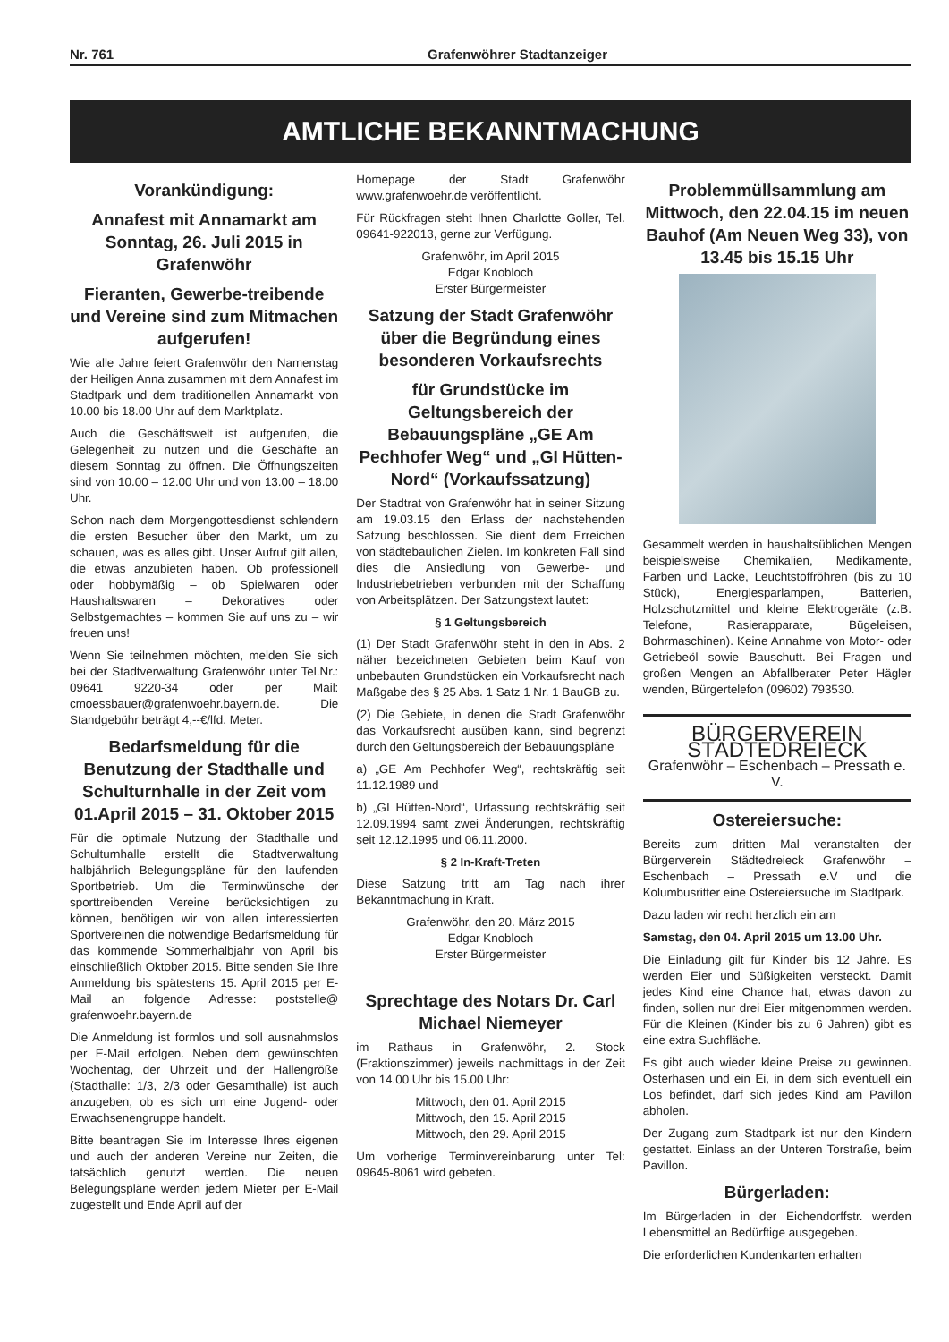Nr. 761 Grafenwöhrer Stadtanzeiger
AMTLICHE BEKANNTMACHUNG
Vorankündigung:
Annafest mit Annamarkt am Sonntag, 26. Juli 2015 in Grafenwöhr
Fieranten, Gewerbe-treibende und Vereine sind zum Mitmachen aufgerufen!
Wie alle Jahre feiert Grafenwöhr den Namenstag der Heiligen Anna zusammen mit dem Annafest im Stadtpark und dem traditionellen Annamarkt von 10.00 bis 18.00 Uhr auf dem Marktplatz.
Auch die Geschäftswelt ist aufgerufen, die Gelegenheit zu nutzen und die Geschäfte an diesem Sonntag zu öffnen. Die Öffnungszeiten sind von 10.00 – 12.00 Uhr und von 13.00 – 18.00 Uhr.
Schon nach dem Morgengottesdienst schlendern die ersten Besucher über den Markt, um zu schauen, was es alles gibt. Unser Aufruf gilt allen, die etwas anzubieten haben. Ob professionell oder hobbymäßig – ob Spielwaren oder Haushaltswaren – Dekoratives oder Selbstgemachtes – kommen Sie auf uns zu – wir freuen uns!
Wenn Sie teilnehmen möchten, melden Sie sich bei der Stadtverwaltung Grafenwöhr unter Tel.Nr.: 09641 9220-34 oder per Mail: cmoessbauer@grafenwoehr.bayern.de. Die Standgebühr beträgt 4,--€/lfd. Meter.
Bedarfsmeldung für die Benutzung der Stadthalle und Schulturnhalle in der Zeit vom 01.April 2015 – 31. Oktober 2015
Für die optimale Nutzung der Stadthalle und Schulturnhalle erstellt die Stadtverwaltung halbjährlich Belegungspläne für den laufenden Sportbetrieb. Um die Terminwünsche der sporttreibenden Vereine berücksichtigen zu können, benötigen wir von allen interessierten Sportvereinen die notwendige Bedarfsmeldung für das kommende Sommerhalbjahr von April bis einschließlich Oktober 2015. Bitte senden Sie Ihre Anmeldung bis spätestens 15. April 2015 per E-Mail an folgende Adresse: poststelle@ grafenwoehr.bayern.de
Die Anmeldung ist formlos und soll ausnahmslos per E-Mail erfolgen. Neben dem gewünschten Wochentag, der Uhrzeit und der Hallengröße (Stadthalle: 1/3, 2/3 oder Gesamthalle) ist auch anzugeben, ob es sich um eine Jugend- oder Erwachsenengruppe handelt.
Bitte beantragen Sie im Interesse Ihres eigenen und auch der anderen Vereine nur Zeiten, die tatsächlich genutzt werden. Die neuen Belegungspläne werden jedem Mieter per E-Mail zugestellt und Ende April auf der
Homepage der Stadt Grafenwöhr www.grafenwoehr.de veröffentlicht.
Für Rückfragen steht Ihnen Charlotte Goller, Tel. 09641-922013, gerne zur Verfügung.
Grafenwöhr, im April 2015
Edgar Knobloch
Erster Bürgermeister
Satzung der Stadt Grafenwöhr über die Begründung eines besonderen Vorkaufsrechts
für Grundstücke im Geltungsbereich der Bebauungspläne „GE Am Pechhofer Weg“ und „GI Hütten-Nord“ (Vorkaufssatzung)
Der Stadtrat von Grafenwöhr hat in seiner Sitzung am 19.03.15 den Erlass der nachstehenden Satzung beschlossen. Sie dient dem Erreichen von städtebaulichen Zielen. Im konkreten Fall sind dies die Ansiedlung von Gewerbe- und Industriebetrieben verbunden mit der Schaffung von Arbeitsplätzen. Der Satzungstext lautet:
§ 1 Geltungsbereich
(1) Der Stadt Grafenwöhr steht in den in Abs. 2 näher bezeichneten Gebieten beim Kauf von unbebauten Grundstücken ein Vorkaufsrecht nach Maßgabe des § 25 Abs. 1 Satz 1 Nr. 1 BauGB zu.
(2) Die Gebiete, in denen die Stadt Grafenwöhr das Vorkaufsrecht ausüben kann, sind begrenzt durch den Geltungsbereich der Bebauungspläne
a) „GE Am Pechhofer Weg“, rechtskräftig seit 11.12.1989 und
b) „GI Hütten-Nord“, Urfassung rechtskräftig seit 12.09.1994 samt zwei Änderungen, rechtskräftig seit 12.12.1995 und 06.11.2000.
§ 2 In-Kraft-Treten
Diese Satzung tritt am Tag nach ihrer Bekanntmachung in Kraft.
Grafenwöhr, den 20. März 2015
Edgar Knobloch
Erster Bürgermeister
Sprechtage des Notars Dr. Carl Michael Niemeyer
im Rathaus in Grafenwöhr, 2. Stock (Fraktionszimmer) jeweils nachmittags in der Zeit von 14.00 Uhr bis 15.00 Uhr:
Mittwoch, den 01. April 2015
Mittwoch, den 15. April 2015
Mittwoch, den 29. April 2015
Um vorherige Terminvereinbarung unter Tel: 09645-8061 wird gebeten.
Problemmüllsammlung am Mittwoch, den 22.04.15 im neuen Bauhof (Am Neuen Weg 33), von 13.45 bis 15.15 Uhr
Gesammelt werden in haushaltsüblichen Mengen beispielsweise Chemikalien, Medikamente, Farben und Lacke, Leuchtstoffröhren (bis zu 10 Stück), Energiesparlampen, Batterien, Holzschutzmittel und kleine Elektrogeräte (z.B. Telefone, Rasierapparate, Bügeleisen, Bohrmaschinen). Keine Annahme von Motor- oder Getriebeöl sowie Bauschutt. Bei Fragen und großen Mengen an Abfallberater Peter Hägler wenden, Bürgertelefon (09602) 793530.
BÜRGERVEREIN STÄDTEDREIECK
Grafenwöhr – Eschenbach – Pressath e. V.
Ostereiersuche:
Bereits zum dritten Mal veranstalten der Bürgerverein Städtedreieck Grafenwöhr – Eschenbach – Pressath e.V und die Kolumbusritter eine Ostereiersuche im Stadtpark.
Dazu laden wir recht herzlich ein am
Samstag, den 04. April 2015 um 13.00 Uhr.
Die Einladung gilt für Kinder bis 12 Jahre. Es werden Eier und Süßigkeiten versteckt. Damit jedes Kind eine Chance hat, etwas davon zu finden, sollen nur drei Eier mitgenommen werden. Für die Kleinen (Kinder bis zu 6 Jahren) gibt es eine extra Suchfläche.
Es gibt auch wieder kleine Preise zu gewinnen. Osterhasen und ein Ei, in dem sich eventuell ein Los befindet, darf sich jedes Kind am Pavillon abholen.
Der Zugang zum Stadtpark ist nur den Kindern gestattet. Einlass an der Unteren Torstraße, beim Pavillon.
Bürgerladen:
Im Bürgerladen in der Eichendorffstr. werden Lebensmittel an Bedürftige ausgegeben.
Die erforderlichen Kundenkarten erhalten